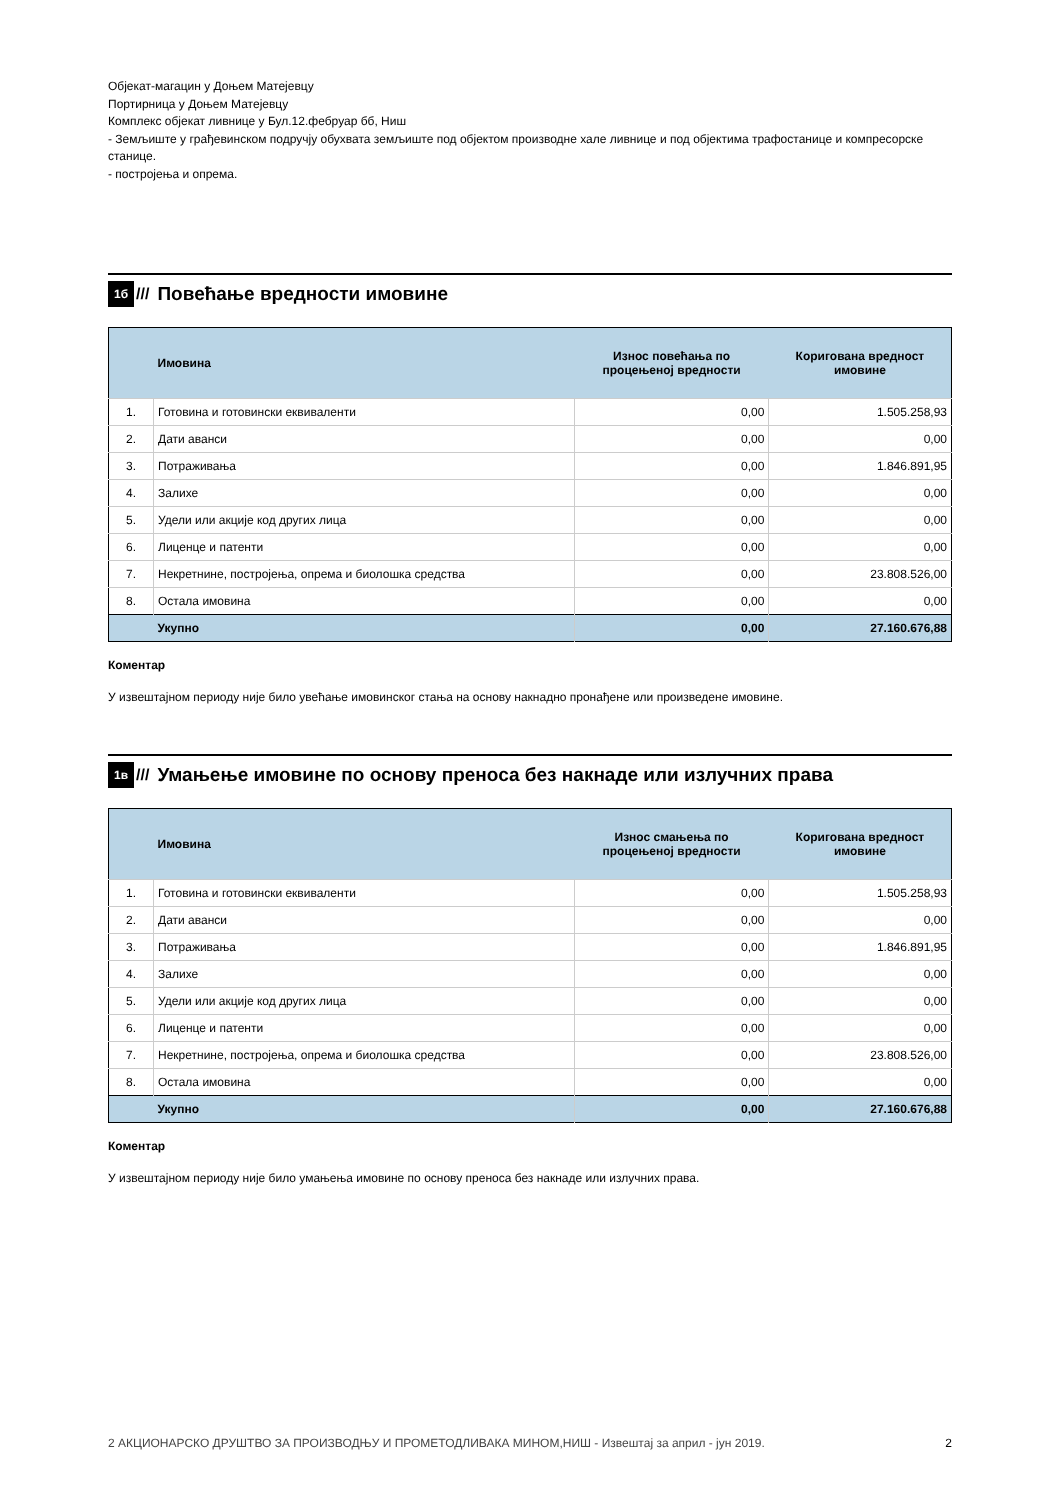Објекат-магацин у Доњем Матејевцу
Портирница у Доњем Матејевцу
Комплекс објекат ливнице у Бул.12.фебруар бб, Ниш
- Земљиште у грађевинском подручју обухвата земљиште под објектом производне хале ливнице и под објектима трафостанице и компресорске станице.
- постројења и опрема.
1б /// Повећање вредности имовине
| | Имовина | Износ повећања по процењеној вредности | Коригована вредност имовине |
| --- | --- | --- | --- |
| 1. | Готовина и готовински еквиваленти | 0,00 | 1.505.258,93 |
| 2. | Дати аванси | 0,00 | 0,00 |
| 3. | Потраживања | 0,00 | 1.846.891,95 |
| 4. | Залихе | 0,00 | 0,00 |
| 5. | Удели или акције код других лица | 0,00 | 0,00 |
| 6. | Лиценце и патенти | 0,00 | 0,00 |
| 7. | Некретнине, постројења, опрема и биолошка средства | 0,00 | 23.808.526,00 |
| 8. | Остала имовина | 0,00 | 0,00 |
| | Укупно | 0,00 | 27.160.676,88 |
Коментар
У извештајном периоду није било увећање имовинског стања на основу накнадно пронађене или произведене имовине.
1в /// Умањење имовине по основу преноса без накнаде или излучних права
| | Имовина | Износ смањења по процењеној вредности | Коригована вредност имовине |
| --- | --- | --- | --- |
| 1. | Готовина и готовински еквиваленти | 0,00 | 1.505.258,93 |
| 2. | Дати аванси | 0,00 | 0,00 |
| 3. | Потраживања | 0,00 | 1.846.891,95 |
| 4. | Залихе | 0,00 | 0,00 |
| 5. | Удели или акције код других лица | 0,00 | 0,00 |
| 6. | Лиценце и патенти | 0,00 | 0,00 |
| 7. | Некретнине, постројења, опрема и биолошка средства | 0,00 | 23.808.526,00 |
| 8. | Остала имовина | 0,00 | 0,00 |
| | Укупно | 0,00 | 27.160.676,88 |
Коментар
У извештајном периоду није било умањења имовине по основу преноса без накнаде или излучних права.
2 АКЦИОНАРСКО ДРУШТВО ЗА ПРОИЗВОДЊУ И ПРОМЕТОДЛИВАКА МИНОМ,НИШ - Извештај за април - јун 2019. 2